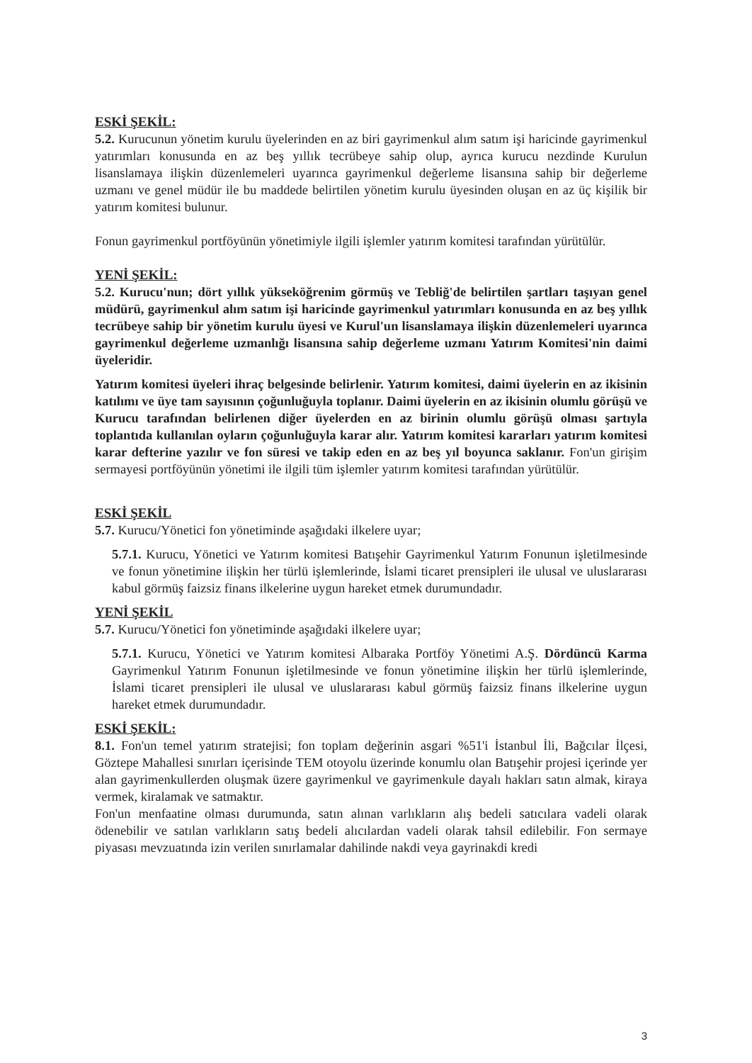ESKİ ŞEKİL:
5.2. Kurucunun yönetim kurulu üyelerinden en az biri gayrimenkul alım satım işi haricinde gayrimenkul yatırımları konusunda en az beş yıllık tecrübeye sahip olup, ayrıca kurucu nezdinde Kurulun lisanslamaya ilişkin düzenlemeleri uyarınca gayrimenkul değerleme lisansına sahip bir değerleme uzmanı ve genel müdür ile bu maddede belirtilen yönetim kurulu üyesinden oluşan en az üç kişilik bir yatırım komitesi bulunur.
Fonun gayrimenkul portföyünün yönetimiyle ilgili işlemler yatırım komitesi tarafından yürütülür.
YENİ ŞEKİL:
5.2. Kurucu'nun; dört yıllık yükseköğrenim görmüş ve Tebliğ'de belirtilen şartları taşıyan genel müdürü, gayrimenkul alım satım işi haricinde gayrimenkul yatırımları konusunda en az beş yıllık tecrübeye sahip bir yönetim kurulu üyesi ve Kurul'un lisanslamaya ilişkin düzenlemeleri uyarınca gayrimenkul değerleme uzmanlığı lisansına sahip değerleme uzmanı Yatırım Komitesi'nin daimi üyeleridir.
Yatırım komitesi üyeleri ihraç belgesinde belirlenir. Yatırım komitesi, daimi üyelerin en az ikisinin katılımı ve üye tam sayısının çoğunluğuyla toplanır. Daimi üyelerin en az ikisinin olumlu görüşü ve Kurucu tarafından belirlenen diğer üyelerden en az birinin olumlu görüşü olması şartıyla toplantıda kullanılan oyların çoğunluğuyla karar alır. Yatırım komitesi kararları yatırım komitesi karar defterine yazılır ve fon süresi ve takip eden en az beş yıl boyunca saklanır. Fon'un girişim sermayesi portföyünün yönetimi ile ilgili tüm işlemler yatırım komitesi tarafından yürütülür.
ESKİ ŞEKİL
5.7. Kurucu/Yönetici fon yönetiminde aşağıdaki ilkelere uyar;
5.7.1. Kurucu, Yönetici ve Yatırım komitesi Batışehir Gayrimenkul Yatırım Fonunun işletilmesinde ve fonun yönetimine ilişkin her türlü işlemlerinde, İslami ticaret prensipleri ile ulusal ve uluslararası kabul görmüş faizsiz finans ilkelerine uygun hareket etmek durumundadır.
YENİ ŞEKİL
5.7. Kurucu/Yönetici fon yönetiminde aşağıdaki ilkelere uyar;
5.7.1. Kurucu, Yönetici ve Yatırım komitesi Albaraka Portföy Yönetimi A.Ş. Dördüncü Karma Gayrimenkul Yatırım Fonunun işletilmesinde ve fonun yönetimine ilişkin her türlü işlemlerinde, İslami ticaret prensipleri ile ulusal ve uluslararası kabul görmüş faizsiz finans ilkelerine uygun hareket etmek durumundadır.
ESKİ ŞEKİL:
8.1. Fon'un temel yatırım stratejisi; fon toplam değerinin asgari %51'i İstanbul İli, Bağcılar İlçesi, Göztepe Mahallesi sınırları içerisinde TEM otoyolu üzerinde konumlu olan Batışehir projesi içerinde yer alan gayrimenkullerden oluşmak üzere gayrimenkul ve gayrimenkule dayalı hakları satın almak, kiraya vermek, kiralamak ve satmaktır.
Fon'un menfaatine olması durumunda, satın alınan varlıkların alış bedeli satıcılara vadeli olarak ödenebilir ve satılan varlıkların satış bedeli alıcılardan vadeli olarak tahsil edilebilir. Fon sermaye piyasası mevzuatında izin verilen sınırlamalar dahilinde nakdi veya gayrinakdi kredi
3